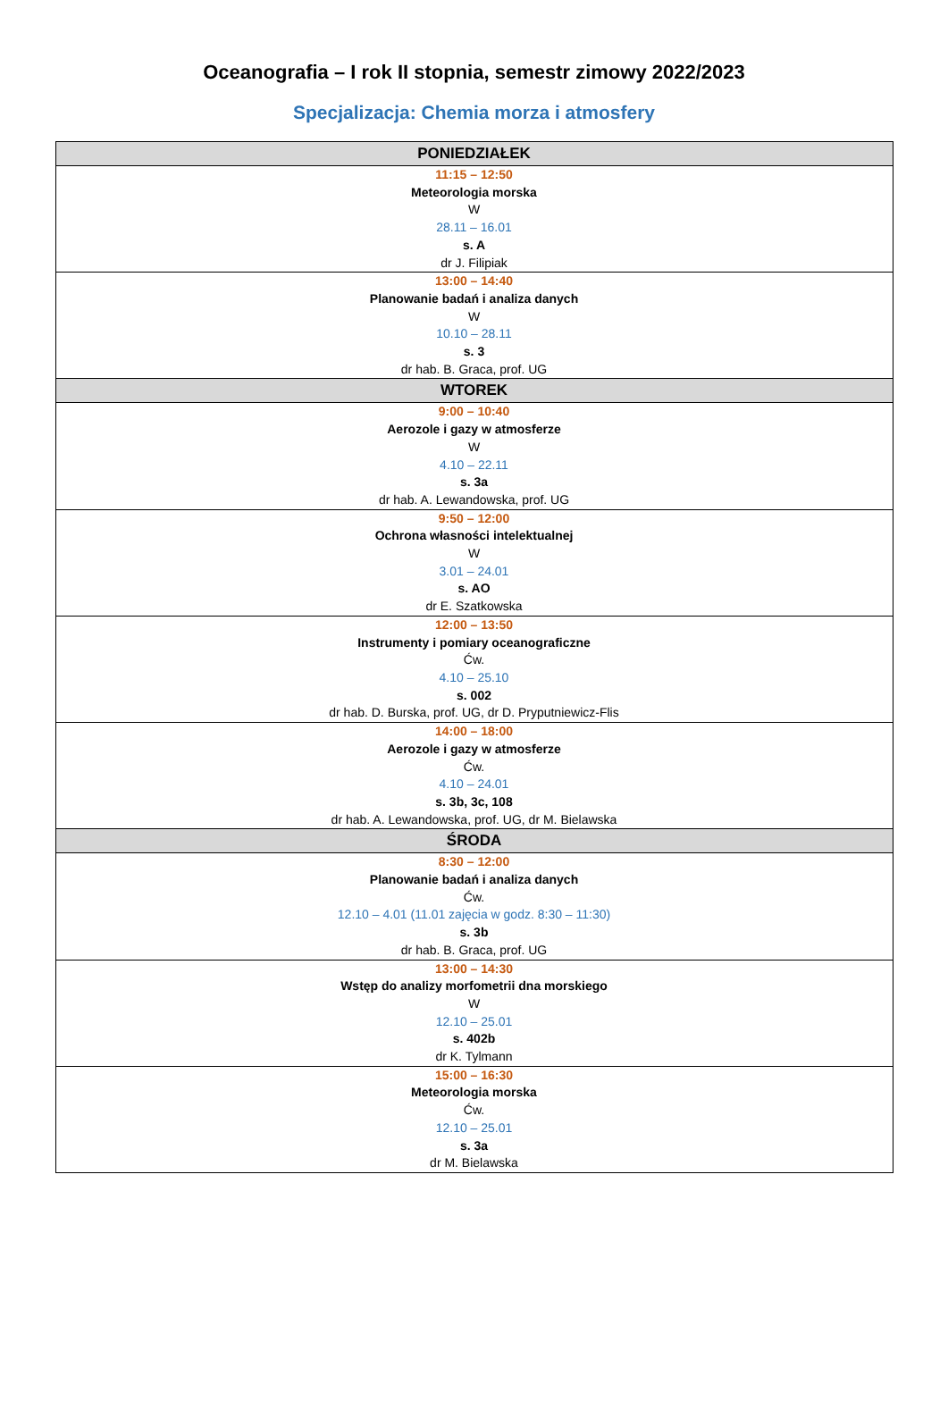Oceanografia – I rok II stopnia, semestr zimowy 2022/2023
Specjalizacja: Chemia morza i atmosfery
| PONIEDZIAŁEK |
| --- |
| 11:15 – 12:50 Meteorologia morska W 28.11 – 16.01 s. A dr J. Filipiak |
| 13:00 – 14:40 Planowanie badań i analiza danych W 10.10 – 28.11 s. 3 dr hab. B. Graca, prof. UG |
| WTOREK |
| 9:00 – 10:40 Aerozole i gazy w atmosferze W 4.10 – 22.11 s. 3a dr hab. A. Lewandowska, prof. UG |
| 9:50 – 12:00 Ochrona własności intelektualnej W 3.01 – 24.01 s. AO dr E. Szatkowska |
| 12:00 – 13:50 Instrumenty i pomiary oceanograficzne Ćw. 4.10 – 25.10 s. 002 dr hab. D. Burska, prof. UG, dr D. Pryputniewicz-Flis |
| 14:00 – 18:00 Aerozole i gazy w atmosferze Ćw. 4.10 – 24.01 s. 3b, 3c, 108 dr hab. A. Lewandowska, prof. UG, dr M. Bielawska |
| ŚRODA |
| 8:30 – 12:00 Planowanie badań i analiza danych Ćw. 12.10 – 4.01 (11.01 zajęcia w godz. 8:30 – 11:30) s. 3b dr hab. B. Graca, prof. UG |
| 13:00 – 14:30 Wstęp do analizy morfometrii dna morskiego W 12.10 – 25.01 s. 402b dr K. Tylmann |
| 15:00 – 16:30 Meteorologia morska Ćw. 12.10 – 25.01 s. 3a dr M. Bielawska |